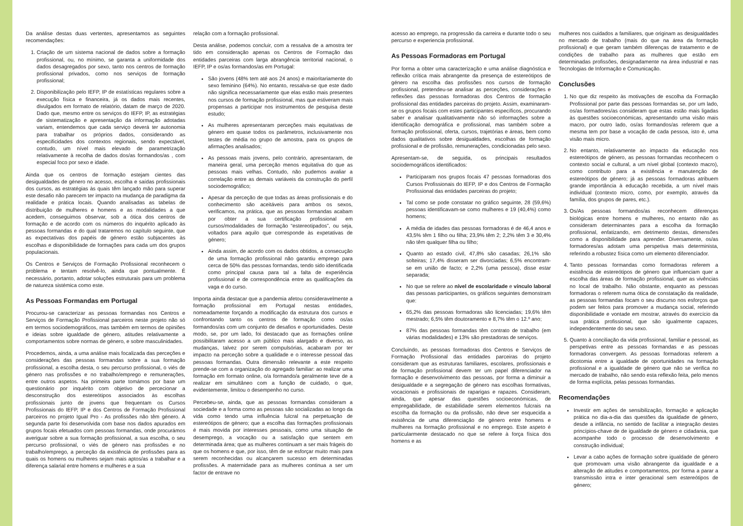Da análise destas duas vertentes, apresentamos as seguintes recomendações:
1. Criação de um sistema nacional de dados sobre a formação profissional, ou, no mínimo, se garanta a uniformidade dos dados desagregados por sexo, tanto nos centros de formação profissional privados, como nos serviços de formação profissional;
2. Disponibilização pelo IEFP, IP de estatísticas regulares sobre a execução física e financeira, já os dados mais recentes, divulgados em formato de relatório, datam de março de 2020. Dado que, mesmo entre os serviços do IEFP, IP, as estratégias de sistematização e apresentação da informação adotadas variam, entendemos que cada serviço deverá ter autonomia para trabalhar os próprios dados, considerando as especificidades dos contextos regionais, sendo expectável, contudo, um nível mais elevado de parametrização relativamente à recolha de dados dos/as formandos/as , com especial foco por sexo e idade.
Ainda que os centros de formação estejam cientes das desigualdades de género no acesso, escolha e saídas profissionais dos cursos, as estratégias às quais têm lançado mão para superar este desafio não parecem ter impacto na mudança de paradigma da realidade e prática locais. Quando analisadas as tabelas de distribuição de mulheres e homens e as modalidades a que acedem, conseguimos observar, sob a ótica dos centros de formação e de acordo com os números do inquérito aplicado às pessoas formandas e do qual trataremos no capítulo seguinte, que as expectativas dos papéis de género estão subjacentes às escolhas e disponibilidade de formações para cada um dos grupos populacionais.
Os Centros e Serviços de Formação Profissional reconhecem o problema e tentam resolvê-lo, ainda que pontualmente. É necessário, portanto, adotar soluções estruturais para um problema de natureza sistémica como este.
As Pessoas Formandas em Portugal
Procurou-se caracterizar as pessoas formandas nos Centros e Serviços de Formação Profissional parceiros neste projeto não só em termos sociodemográficos, mas também em termos de opiniões e ideias sobre igualdade de género, atitudes relativamente a comportamentos sobre normas de género, e sobre masculinidades.
Procedemos, ainda, a uma análise mais focalizada das perceções e considerações das pessoas formandas sobre a sua formação profissional, a escolha desta, o seu percurso profissional, o viés de género nas profissões e no trabalho/emprego e remunerações, entre outros aspetos. Na primeira parte tomámos por base um questionário por inquérito com objetivo de percecionar a desconstrução dos estereótipos associados às escolhas profissionais junto de jovens que frequentam os Cursos Profissionais do IEFP, IP e dos Centros de Formação Profissional parceiros no projeto Igual Pro - As profissões não têm género. A segunda parte foi desenvolvida com base nos dados apurados em grupos focais efetuados com pessoas formandas, onde procurámos averiguar sobre a sua formação profissional, a sua escolha, o seu percurso profissional, o viés de género nas profissões e no trabalho/emprego, a perceção da existência de profissões para as quais os homens ou mulheres sejam mais aptos/as a trabalhar e a diferença salarial entre homens e mulheres e a sua
relação com a formação profissional.
Desta análise, podemos concluir, com a ressalva de a amostra ter tido em consideração apenas os Centros de Formação das entidades parceiras com larga abrangência territorial nacional, o IEFP, IP e os/as formandos/as em Portugal:
São jovens (48% tem até aos 24 anos) e maioritariamente do sexo feminino (64%). No entanto, ressalva-se que este dado não significa necessariamente que elas estão mais presentes nos cursos de formação profissional, mas que estiveram mais propensas a participar nos instrumentos de pesquisa deste estudo;
As mulheres apresentaram perceções mais equitativas de género em quase todos os parâmetros, inclusivamente nos testes de média no grupo de amostra, para os grupos de afirmações analisados;
As pessoas mais jovens, pelo contrário, apresentaram, de maneira geral, uma perceção menos equitativa do que as pessoas mais velhas. Contudo, não pudemos avaliar a correlação entre as demais variáveis da construção do perfil sociodemográfico;
Apesar da perceção de que todas as áreas profissionais e do conhecimento são aceitáveis para ambos os sexos, verificamos, na prática, que as pessoas formandas acabam por obter a sua certificação profissional em cursos/modalidades de formação “estereotipados”, ou seja, voltados para aquilo que corresponde às expetativas de género;
Ainda assim, de acordo com os dados obtidos, a consecução de uma formação profissional não garantiu emprego para cerca de 50% das pessoas formandas, tendo sido identificada como principal causa para tal a falta de experiência profissional e de correspondência entre as qualificações da vaga e do curso.
Importa ainda destacar que a pandemia afetou consideravelmente a formação profissional em Portugal nestas entidades, nomeadamente forçando a modificação da estrutura dos cursos e confrontando tanto os centros de formação como os/as formandos/as com um conjunto de desafios e oportunidades. Deste modo, se, por um lado, foi destacado que as formações online possibilitaram acesso a um público mais alargado e diverso, as mudanças, talvez por serem compulsórias, acabaram por ter impacto na perceção sobre a qualidade e o interesse pessoal das pessoas formandas. Outra dimensão relevante a este respeito prende-se com a organização do agregado familiar: ao realizar uma formação em formato online, o/a formando/a geralmente teve de a realizar em simultâneo com a função de cuidado, o que, evidentemente, limitou o desempenho no curso.
Percebeu-se, ainda, que as pessoas formandas consideram a sociedade e a forma como as pessoas são socializadas ao longo da vida como tendo uma influência fulcral na perpetuação de estereótipos de género; que a escolha das formações profissionais é mais movida por interesses pessoais, como uma situação de desemprego, a vocação ou a satisfação que sentem em determinada área; que as mulheres continuam a ser mais frágeis do que os homens e que, por isso, têm de se esforçar muito mais para serem reconhecidas ou alcançarem sucesso em determinadas profissões. A maternidade para as mulheres continua a ser um factor de entrave no
acesso ao emprego, na progressão da carreira e durante todo o seu percurso e experiencia profissional.
As Pessoas Formadoras em Portugal
Por forma a obter uma caracterização e uma análise diagnóstica e reflexão crítica mais abrangente da presença de estereótipos de género na escolha das profissões nos cursos de formação profissional, pretendeu-se analisar as perceções, considerações e reflexões das pessoas formadoras dos Centros de formação profissional das entidades parceiras do projeto. Assim, examinaram-se os grupos focais com estes participantes específicos, procurando saber e analisar qualitativamente não só informações sobre a identificação demográfica e profissional, mas também sobre a formação profissional, oferta, cursos, trajetórias e áreas, bem como dados qualitativos sobre desigualdades, escolhas de formação profissional e de profissão, remunerações, condicionadas pelo sexo.
Apresentam-se, de seguida, os principais resultados sociodemográficos identificados:
Participaram nos grupos focais 47 pessoas formadoras dos Cursos Profissionais do IEFP, IP e dos Centros de Formação Profissional das entidades parceiras do projeto;
Tal como se pode constatar no gráfico seguinte, 28 (59,6%) pessoas identificavam-se como mulheres e 19 (40,4%) como homens;
A média de idades das pessoas formadoras é de 46,4 anos e 43,5% têm 1 filho ou filha; 23,9% têm 2; 2,2% têm 3 e 30,4% não têm qualquer filha ou filho;
Quanto ao estado civil, 47,8% são casadas; 26,1% são solteiras; 17,4% disseram ser divorciadas; 6,5% encontram-se em união de facto; e 2,2% (uma pessoa), disse estar separada;
No que se refere ao nível de escolaridade e vínculo laboral das pessoas participantes, os gráficos seguintes demonstram que:
65,2% das pessoas formadoras são licenciadas; 19,6% têm mestrado; 6,5% têm doutoramento e 8,7% têm o 12.º ano;
87% das pessoas formandas têm contrato de trabalho (em várias modalidades) e 13% são prestadoras de serviços.
Concluindo, as pessoas formadoras dos Centros e Serviços de Formação Profissional das entidades parceiras do projeto consideram que as estruturas familiares, escolares, profissionais e de formação profissional devem ter um papel diferenciador na formação e desenvolvimento das pessoas, por forma a diminuir a desigualdade e a segregação de género nas escolhas formativas, vocacionais e profissionais de raparigas e rapazes. Consideram, ainda, que apesar das questões socioeconómicas, de empregabilidade, de estabilidade serem elementos fulcrais na escolha da formação ou da profissão, não deve ser esquecida a existência de uma diferenciação de género entre homens e mulheres na formação profissional e no emprego. Este aspeto é particularmente destacado no que se refere à força física dos homens e as
mulheres nos cuidados a familiares, que originam as desigualdades no mercado de trabalho (mais do que na área da formação profissional) e que geram também diferenças de tratamento e de condições de trabalho para as mulheres que estão em determinadas profissões, designadamente na área industrial e nas Tecnologias de Informação e Comunicação.
Conclusões
1. No que diz respeito às motivações de escolha da Formação Profissional por parte das pessoas formandas se, por um lado, os/as formadores/as consideram que estas estão mais ligadas às questões socioeconómicas, apresentando uma visão mais macro, por outro lado, os/as formandos/as referem que a mesma tem por base a vocação de cada pessoa, isto é, uma visão mais micro.
2. No entanto, relativamente ao impacto da educação nos estereótipos de género, as pessoas formandas reconhecem o contexto social e cultural, a um nível global (contexto macro), como contributo para a existência e manutenção de estereótipos de género; já as pessoas formadoras atribuem grande importância à educação recebida, a um nível mais individual (contexto micro, como, por exemplo, através da família, dos grupos de pares, etc.).
3. Os/As pessoas formandos/as reconhecem diferenças biológicas entre homens e mulheres, no entanto não as consideram determinantes para a escolha da formação profissional, enfatizando, em detrimento destas, dimensões como a disponibilidade para aprender. Diversamente, os/as formadores/as adotam uma perspetiva mais determinista, referindo a robustez física como um elemento diferenciador.
4. Tanto pessoas formandas como formadoras referem a existência de estereótipos de género que influenciam quer a escolha das áreas de formação profissional, quer as vivências no local de trabalho. Não obstante, enquanto as pessoas formadoras o referem numa ótica de constatação da realidade, as pessoas formandas focam o seu discurso nos esforços que podem ser feitos para promover a mudança social, referindo disponibilidade e vontade em mostrar, através do exercício da sua prática profissional, que são igualmente capazes, independentemente do seu sexo.
5. Quanto à conciliação da vida profissional, familiar e pessoal, as perspetivas entre as pessoas formandas e as pessoas formadoras convergem. As pessoas formadoras referem a dicotomia entre a igualdade de oportunidades na formação profissional e a igualdade de género que não se verifica no mercado de trabalho, não sendo esta reflexão feita, pelo menos de forma explícita, pelas pessoas formandas.
Recomendações
Investir em ações de sensibilização, formação e aplicação prática no dia-a-dia das questões da igualdade de género, desde a infância, no sentido de facilitar a integração destes princípios-chave de de igualdade de género e cidadania, que acompanhe todo o processo de desenvolvimento e construção individual;
Levar a cabo ações de formação sobre igualdade de género que promovam uma visão abrangente da igualdade e a alteração de atitudes e comportamentos, por forma a parar a transmissão intra e inter geracional sem estereótipos de género;